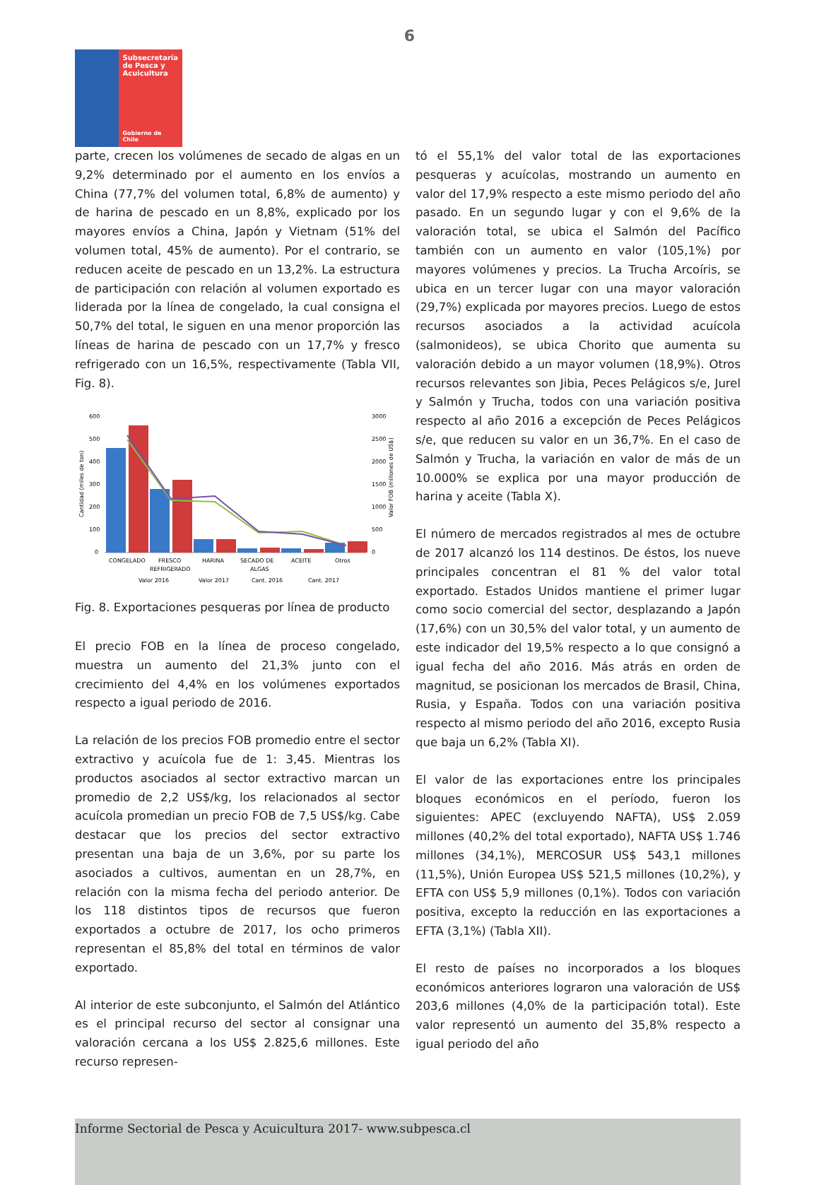6
Subsecretaría
de Pesca y
Acuicultura
Gobierno de Chile
parte, crecen los volúmenes de secado de algas en un 9,2% determinado por el aumento en los envíos a China (77,7% del volumen total, 6,8% de aumento) y de harina de pescado en un 8,8%, explicado por los mayores envíos a China, Japón y Vietnam (51% del volumen total, 45% de aumento). Por el contrario, se reducen aceite de pescado en un 13,2%. La estructura de participación con relación al volumen exportado es liderada por la línea de congelado, la cual consigna el 50,7% del total, le siguen en una menor proporción las líneas de harina de pescado con un 17,7% y fresco refrigerado con un 16,5%, respectivamente (Tabla VII, Fig. 8).
600
500
400
300
200
100
0
3000
2500
2000
1500
1000
500
0
Cantidad (miles de ton)
Valor FOB (millones de US$)
CONGELADO
FRESCO
REFRIGERADO
HARINA
SECADO DE
ALGAS
ACEITE
Otros
Valor 2016
Valor 2017
Cant. 2016
Cant. 2017
Fig. 8. Exportaciones pesqueras por línea de producto
El precio FOB en la línea de proceso congelado, muestra un aumento del 21,3% junto con el crecimiento del 4,4% en los volúmenes exportados respecto a igual periodo de 2016.
La relación de los precios FOB promedio entre el sector extractivo y acuícola fue de 1: 3,45. Mientras los productos asociados al sector extractivo marcan un promedio de 2,2 US$/kg, los relacionados al sector acuícola promedian un precio FOB de 7,5 US$/kg. Cabe destacar que los precios del sector extractivo presentan una baja de un 3,6%, por su parte los asociados a cultivos, aumentan en un 28,7%, en relación con la misma fecha del periodo anterior. De los 118 distintos tipos de recursos que fueron exportados a octubre de 2017, los ocho primeros representan el 85,8% del total en términos de valor exportado.
Al interior de este subconjunto, el Salmón del Atlántico es el principal recurso del sector al consignar una valoración cercana a los US$ 2.825,6 millones. Este recurso represen-
tó el 55,1% del valor total de las exportaciones pesqueras y acuícolas, mostrando un aumento en valor del 17,9% respecto a este mismo periodo del año pasado. En un segundo lugar y con el 9,6% de la valoración total, se ubica el Salmón del Pacífico también con un aumento en valor (105,1%) por mayores volúmenes y precios. La Trucha Arcoíris, se ubica en un tercer lugar con una mayor valoración (29,7%) explicada por mayores precios. Luego de estos recursos asociados a la actividad acuícola (salmonideos), se ubica Chorito que aumenta su valoración debido a un mayor volumen (18,9%). Otros recursos relevantes son Jibia, Peces Pelágicos s/e, Jurel y Salmón y Trucha, todos con una variación positiva respecto al año 2016 a excepción de Peces Pelágicos s/e, que reducen su valor en un 36,7%. En el caso de Salmón y Trucha, la variación en valor de más de un 10.000% se explica por una mayor producción de harina y aceite (Tabla X).
El número de mercados registrados al mes de octubre de 2017 alcanzó los 114 destinos. De éstos, los nueve principales concentran el 81 % del valor total exportado. Estados Unidos mantiene el primer lugar como socio comercial del sector, desplazando a Japón (17,6%) con un 30,5% del valor total, y un aumento de este indicador del 19,5% respecto a lo que consignó a igual fecha del año 2016. Más atrás en orden de magnitud, se posicionan los mercados de Brasil, China, Rusia, y España. Todos con una variación positiva respecto al mismo periodo del año 2016, excepto Rusia que baja un 6,2% (Tabla XI).
El valor de las exportaciones entre los principales bloques económicos en el período, fueron los siguientes: APEC (excluyendo NAFTA), US$ 2.059 millones (40,2% del total exportado), NAFTA US$ 1.746 millones (34,1%), MERCOSUR US$ 543,1 millones (11,5%), Unión Europea US$ 521,5 millones (10,2%), y EFTA con US$ 5,9 millones (0,1%). Todos con variación positiva, excepto la reducción en las exportaciones a EFTA (3,1%) (Tabla XII).
El resto de países no incorporados a los bloques económicos anteriores lograron una valoración de US$ 203,6 millones (4,0% de la participación total). Este valor representó un aumento del 35,8% respecto a igual periodo del año
Informe Sectorial de Pesca y Acuicultura 2017- www.subpesca.cl